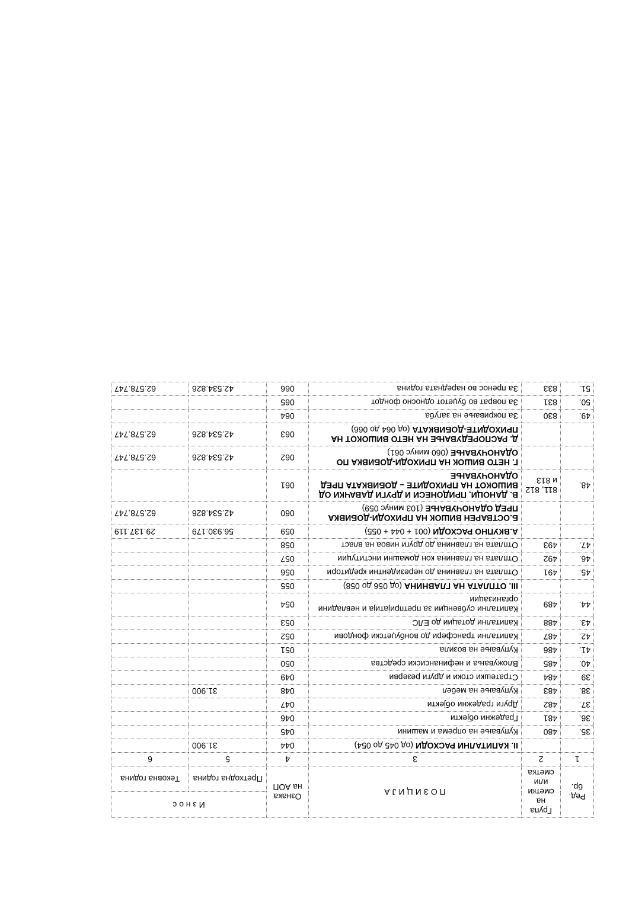| Ред. бр. | Група на сметки или сметка | П О З И Ц И Ј А | Ознака на АОП | И з н о с | |
| --- | --- | --- | --- | --- | --- |
| | | | | Претходна година | Тековна година |
| 1 | 2 | 3 | 4 | 5 | 6 |
| | | II. КАПИТАЛНИ РАСХОДИ (од 045 до 054) | 044 | 31.900 | |
| 35. | 480 | Купување на опрема и машини | 045 | | |
| 36. | 481 | Градежни објекти | 046 | | |
| 37. | 482 | Други градежни објекти | 047 | | |
| 38. | 483 | Купување на мебел | 048 | 31.900 | |
| 39 | 484 | Стратешки стоки и други резерви | 049 | | |
| 40. | 485 | Вложувања и нефинансиски средства | 050 | | |
| 41. | 486 | Купување на возила | 051 | | |
| 42. | 487 | Капитални трансфери до вонбуџетски фондови | 052 | | |
| 43. | 488 | Капитални дотации до ЕЛС | 053 | | |
| 44. | 489 | Капитални субвенции за претпријатија и невладини организации | 054 | | |
| | | III. ОТПЛАТА НА ГЛАВНИНА (од 056 до 058) | 055 | | |
| 45. | 491 | Отплата на главнина до нерезидентни кредитори | 056 | | |
| 46. | 492 | Отплата на главнина кон домашни институции | 057 | | |
| 47. | 493 | Отплата на главнина до други нивоа на власт | 058 | | |
| | | А.ВКУПНО РАСХОДИ (001 + 044 + 055) | 059 | 56.930.179 | 29.137.119 |
| | | Б.ОСТВАРЕН ВИШОК НА ПРИХОДИ-ДОБИВКА ПРЕД ОДАНОЧУВАЊЕ (103 минус 059) | 060 | 42.534.826 | 62.578.747 |
| 48. | 811, 812 и 813 | В. ДАНОЦИ, ПРИДОНЕСИ И ДРУГИ ДАВАЧКИ ОД ВИШОКОТ НА ПРИХОДИТЕ – ДОБИВКАТА ПРЕД ОДАНОЧУВАЊЕ | 061 | | |
| | | Г. НЕТО ВИШОК НА ПРИХОДИ-ДОБИВКА ПО ОДАНОЧУВАЊЕ (060 минус 061) | 062 | 42.534.826 | 62.578.747 |
| | | Д. РАСПОРЕДУВАЊЕ НА НЕТО ВИШОКОТ НА ПРИХОДИТЕ-ДОБИВКАТА (од 064 до 066) | 063 | 42.534.826 | 62.578.747 |
| 49. | 830 | За покривање на загуба | 064 | | |
| 50. | 831 | За поврат во буџетот односно фондот | 065 | | |
| 51. | 833 | За пренос во наредната година | 066 | 42.534.826 | 62.578.747 |